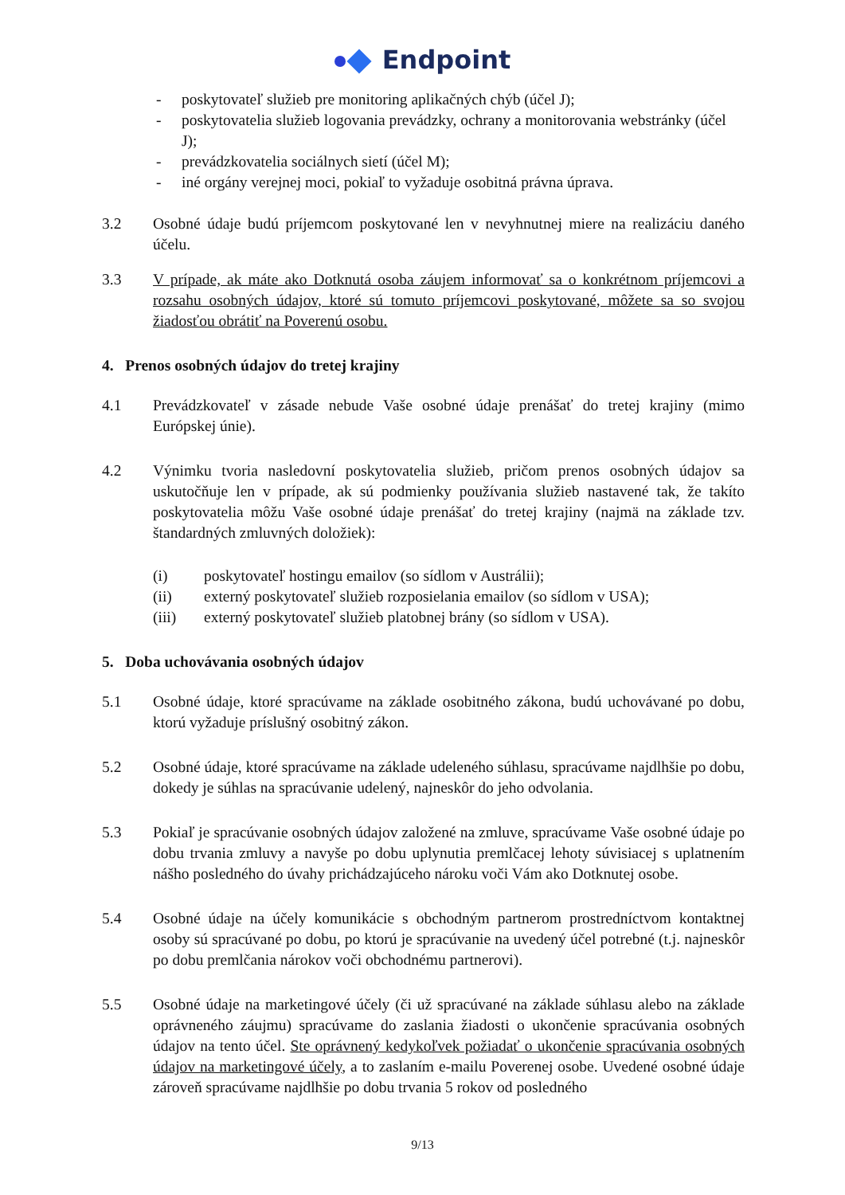Endpoint
- poskytovateľ služieb pre monitoring aplikačných chýb (účel J);
- poskytovatelia služieb logovania prevádzky, ochrany a monitorovania webstránky (účel J);
- prevádzkovatelia sociálnych sietí (účel M);
- iné orgány verejnej moci, pokiaľ to vyžaduje osobitná právna úprava.
3.2 Osobné údaje budú príjemcom poskytované len v nevyhnutnej miere na realizáciu daného účelu.
3.3 V prípade, ak máte ako Dotknutá osoba záujem informovať sa o konkrétnom príjemcovi a rozsahu osobných údajov, ktoré sú tomuto príjemcovi poskytované, môžete sa so svojou žiadosťou obrátiť na Poverenú osobu.
4. Prenos osobných údajov do tretej krajiny
4.1 Prevádzkovateľ v zásade nebude Vaše osobné údaje prenášať do tretej krajiny (mimo Európskej únie).
4.2 Výnimku tvoria nasledovní poskytovatelia služieb, pričom prenos osobných údajov sa uskutočňuje len v prípade, ak sú podmienky používania služieb nastavené tak, že takíto poskytovatelia môžu Vaše osobné údaje prenášať do tretej krajiny (najmä na základe tzv. štandardných zmluvných doložiek):
(i) poskytovateľ hostingu emailov (so sídlom v Austrálii);
(ii) externý poskytovateľ služieb rozposielania emailov (so sídlom v USA);
(iii) externý poskytovateľ služieb platobnej brány (so sídlom v USA).
5. Doba uchovávania osobných údajov
5.1 Osobné údaje, ktoré spracúvame na základe osobitného zákona, budú uchovávané po dobu, ktorú vyžaduje príslušný osobitný zákon.
5.2 Osobné údaje, ktoré spracúvame na základe udeleného súhlasu, spracúvame najdlhšie po dobu, dokedy je súhlas na spracúvanie udelený, najneskôr do jeho odvolania.
5.3 Pokiaľ je spracúvanie osobných údajov založené na zmluve, spracúvame Vaše osobné údaje po dobu trvania zmluvy a navyše po dobu uplynutia premlčacej lehoty súvisiacej s uplatnením nášho posledného do úvahy prichádzajúceho nároku voči Vám ako Dotknutej osobe.
5.4 Osobné údaje na účely komunikácie s obchodným partnerom prostredníctvom kontaktnej osoby sú spracúvané po dobu, po ktorú je spracúvanie na uvedený účel potrebné (t.j. najneskôr po dobu premlčania nárokov voči obchodnému partnerovi).
5.5 Osobné údaje na marketingové účely (či už spracúvané na základe súhlasu alebo na základe oprávneného záujmu) spracúvame do zaslania žiadosti o ukončenie spracúvania osobných údajov na tento účel. Ste oprávnený kedykoľvek požiadať o ukončenie spracúvania osobných údajov na marketingové účely, a to zaslaním e-mailu Poverenej osobe. Uvedené osobné údaje zároveň spracúvame najdlhšie po dobu trvania 5 rokov od posledného
9/13